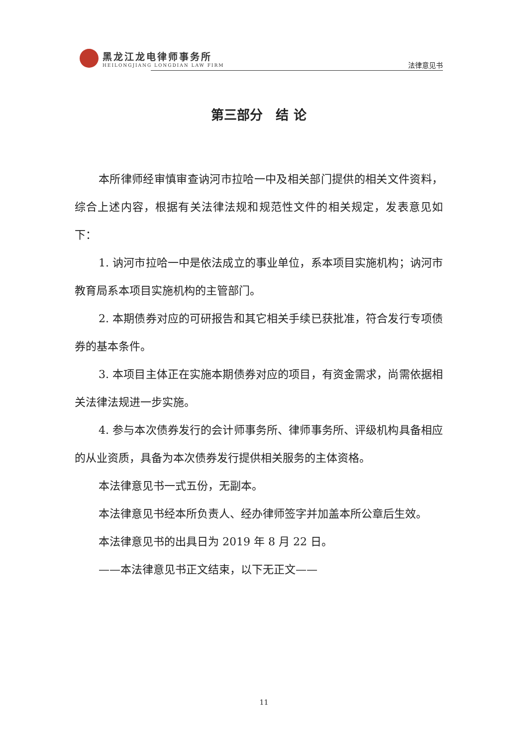黑龙江龙电律师事务所
HEILONGJIANG LONGDIAN LAW FIRM
法律意见书
第三部分　结 论
本所律师经审慎审查讷河市拉哈一中及相关部门提供的相关文件资料，综合上述内容，根据有关法律法规和规范性文件的相关规定，发表意见如下：
1. 讷河市拉哈一中是依法成立的事业单位，系本项目实施机构；讷河市教育局系本项目实施机构的主管部门。
2. 本期债券对应的可研报告和其它相关手续已获批准，符合发行专项债券的基本条件。
3. 本项目主体正在实施本期债券对应的项目，有资金需求，尚需依据相关法律法规进一步实施。
4. 参与本次债券发行的会计师事务所、律师事务所、评级机构具备相应的从业资质，具备为本次债券发行提供相关服务的主体资格。
本法律意见书一式五份，无副本。
本法律意见书经本所负责人、经办律师签字并加盖本所公章后生效。
本法律意见书的出具日为 2019 年 8 月 22 日。
——本法律意见书正文结束，以下无正文——
11